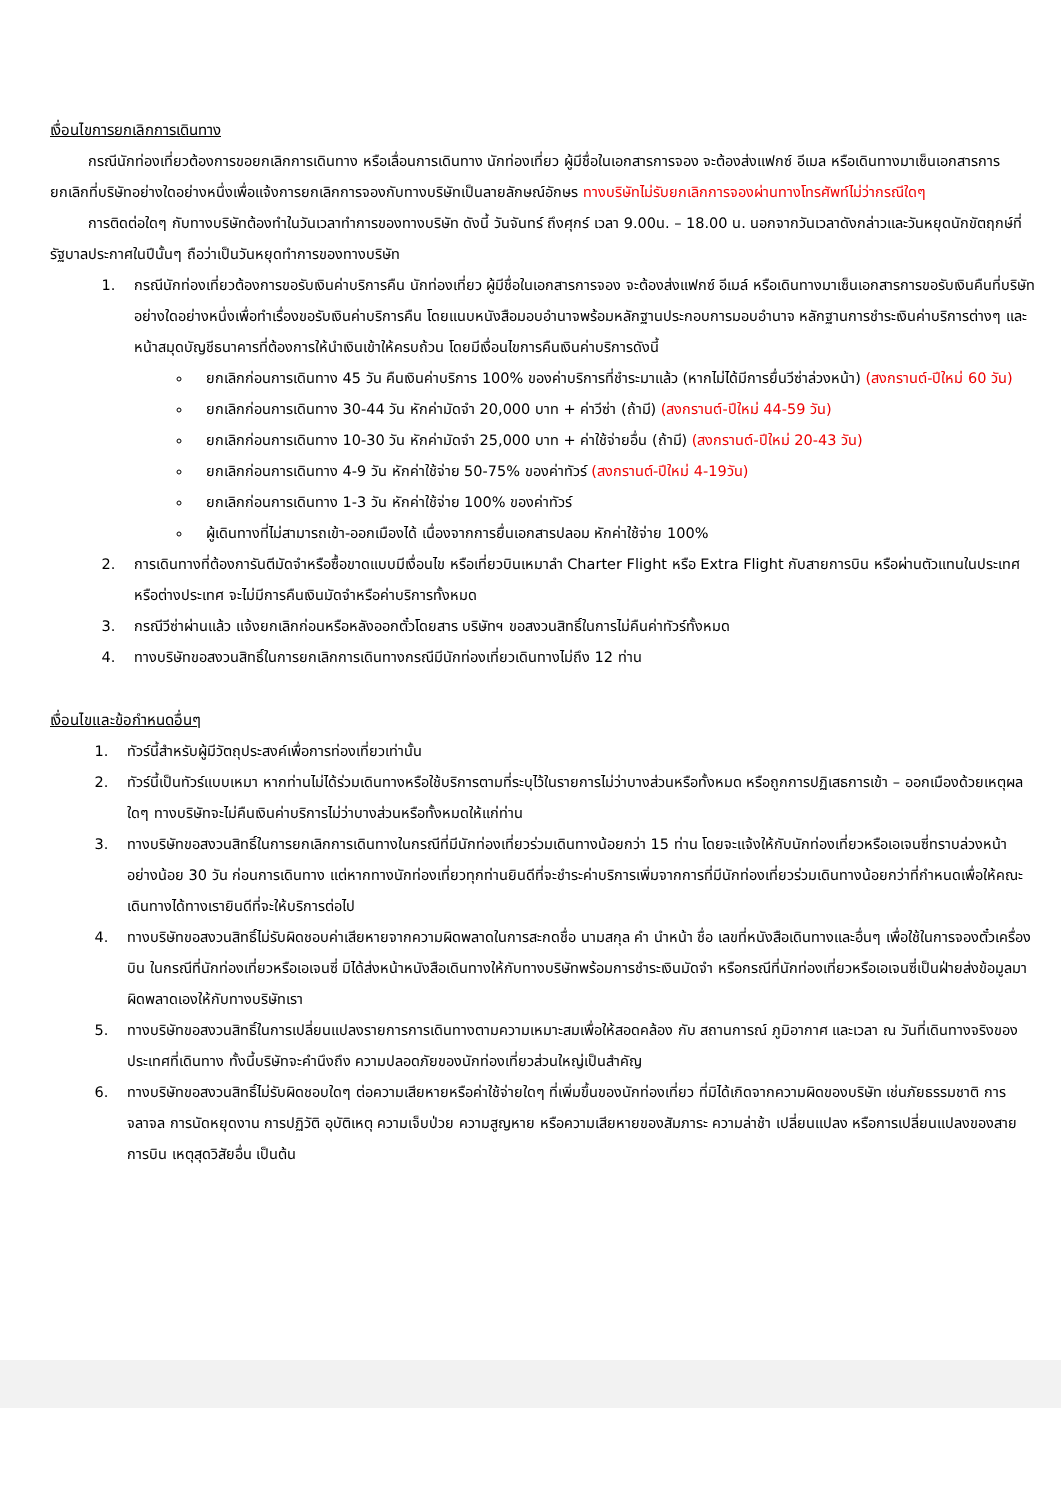เงื่อนไขการยกเลิกการเดินทาง
กรณีนักท่องเที่ยวต้องการขอยกเลิกการเดินทาง หรือเลื่อนการเดินทาง นักท่องเที่ยว ผู้มีชื่อในเอกสารการจอง จะต้องส่งแฟกซ์ อีเมล หรือเดินทางมาเซ็นเอกสารการยกเลิกที่บริษัทอย่างใดอย่างหนึ่งเพื่อแจ้งการยกเลิกการจองกับทางบริษัทเป็นลายลักษณ์อักษร ทางบริษัทไม่รับยกเลิกการจองผ่านทางโทรศัพท์ไม่ว่ากรณีใดๆ
การติดต่อใดๆ กับทางบริษัทต้องทำในวันเวลาทำการของทางบริษัท ดังนี้ วันจันทร์ ถึงศุกร์ เวลา 9.00น. – 18.00 น. นอกจากวันเวลาดังกล่าวและวันหยุดนักขัตฤกษ์ที่รัฐบาลประกาศในปีนั้นๆ ถือว่าเป็นวันหยุดทำการของทางบริษัท
1. กรณีนักท่องเที่ยวต้องการขอรับเงินค่าบริการคืน นักท่องเที่ยว ผู้มีชื่อในเอกสารการจอง จะต้องส่งแฟกซ์ อีเมล์ หรือเดินทางมาเซ็นเอกสารการขอรับเงินคืนที่บริษัทอย่างใดอย่างหนึ่งเพื่อทำเรื่องขอรับเงินค่าบริการคืน โดยแนบหนังสือมอบอำนาจพร้อมหลักฐานประกอบการมอบอำนาจ หลักฐานการชำระเงินค่าบริการต่างๆ และหน้าสมุดบัญชีธนาคารที่ต้องการให้นำเงินเข้าให้ครบถ้วน โดยมีเงื่อนไขการคืนเงินค่าบริการดังนี้
ยกเลิกก่อนการเดินทาง 45 วัน คืนเงินค่าบริการ 100% ของค่าบริการที่ชำระมาแล้ว (หากไม่ได้มีการยื่นวีซ่าล่วงหน้า) (สงกรานต์-ปีใหม่ 60 วัน)
ยกเลิกก่อนการเดินทาง 30-44 วัน หักค่ามัดจำ 20,000 บาท + ค่าวีซ่า (ถ้ามี) (สงกรานต์-ปีใหม่ 44-59 วัน)
ยกเลิกก่อนการเดินทาง 10-30 วัน หักค่ามัดจำ 25,000 บาท + ค่าใช้จ่ายอื่น (ถ้ามี) (สงกรานต์-ปีใหม่ 20-43 วัน)
ยกเลิกก่อนการเดินทาง 4-9 วัน หักค่าใช้จ่าย 50-75% ของค่าทัวร์ (สงกรานต์-ปีใหม่ 4-19วัน)
ยกเลิกก่อนการเดินทาง 1-3 วัน หักค่าใช้จ่าย 100% ของค่าทัวร์
ผู้เดินทางที่ไม่สามารถเข้า-ออกเมืองได้ เนื่องจากการยื่นเอกสารปลอม หักค่าใช้จ่าย 100%
2. การเดินทางที่ต้องการันตีมัดจำหรือซื้อขาดแบบมีเงื่อนไข หรือเที่ยวบินเหมาลำ Charter Flight หรือ Extra Flight กับสายการบิน หรือผ่านตัวแทนในประเทศหรือต่างประเทศ จะไม่มีการคืนเงินมัดจำหรือค่าบริการทั้งหมด
3. กรณีวีซ่าผ่านแล้ว แจ้งยกเลิกก่อนหรือหลังออกตั๋วโดยสาร บริษัทฯ ขอสงวนสิทธิ์ในการไม่คืนค่าทัวร์ทั้งหมด
4. ทางบริษัทขอสงวนสิทธิ์ในการยกเลิกการเดินทางกรณีมีนักท่องเที่ยวเดินทางไม่ถึง 12 ท่าน
เงื่อนไขและข้อกำหนดอื่นๆ
1. ทัวร์นี้สำหรับผู้มีวัตถุประสงค์เพื่อการท่องเที่ยวเท่านั้น
2. ทัวร์นี้เป็นทัวร์แบบเหมา หากท่านไม่ได้ร่วมเดินทางหรือใช้บริการตามที่ระบุไว้ในรายการไม่ว่าบางส่วนหรือทั้งหมด หรือถูกการปฏิเสธการเข้า – ออกเมืองด้วยเหตุผลใดๆ ทางบริษัทจะไม่คืนเงินค่าบริการไม่ว่าบางส่วนหรือทั้งหมดให้แก่ท่าน
3. ทางบริษัทขอสงวนสิทธิ์ในการยกเลิกการเดินทางในกรณีที่มีนักท่องเที่ยวร่วมเดินทางน้อยกว่า 15 ท่าน โดยจะแจ้งให้กับนักท่องเที่ยวหรือเอเจนซี่ทราบล่วงหน้าอย่างน้อย 30 วัน ก่อนการเดินทาง แต่หากทางนักท่องเที่ยวทุกท่านยินดีที่จะชำระค่าบริการเพิ่มจากการที่มีนักท่องเที่ยวร่วมเดินทางน้อยกว่าที่กำหนดเพื่อให้คณะเดินทางได้ทางเรายินดีที่จะให้บริการต่อไป
4. ทางบริษัทขอสงวนสิทธิ์ไม่รับผิดชอบค่าเสียหายจากความผิดพลาดในการสะกดชื่อ นามสกุล คำ นำหน้า ชื่อ เลขที่หนังสือเดินทางและอื่นๆ เพื่อใช้ในการจองตั๋วเครื่องบิน ในกรณีที่นักท่องเที่ยวหรือเอเจนซี่ มิได้ส่งหน้าหนังสือเดินทางให้กับทางบริษัทพร้อมการชำระเงินมัดจำ หรือกรณีที่นักท่องเที่ยวหรือเอเจนซี่เป็นฝ่ายส่งข้อมูลมาผิดพลาดเองให้กับทางบริษัทเรา
5. ทางบริษัทขอสงวนสิทธิ์ในการเปลี่ยนแปลงรายการการเดินทางตามความเหมาะสมเพื่อให้สอดคล้อง กับ สถานการณ์ ภูมิอากาศ และเวลา ณ วันที่เดินทางจริงของประเทศที่เดินทาง ทั้งนี้บริษัทจะคำนึงถึง ความปลอดภัยของนักท่องเที่ยวส่วนใหญ่เป็นสำคัญ
6. ทางบริษัทขอสงวนสิทธิ์ไม่รับผิดชอบใดๆ ต่อความเสียหายหรือค่าใช้จ่ายใดๆ ที่เพิ่มขึ้นของนักท่องเที่ยว ที่มิได้เกิดจากความผิดของบริษัท เช่นภัยธรรมชาติ การจลาจล การนัดหยุดงาน การปฏิวัติ อุบัติเหตุ ความเจ็บป่วย ความสูญหาย หรือความเสียหายของสัมภาระ ความล่าช้า เปลี่ยนแปลง หรือการเปลี่ยนแปลงของสายการบิน เหตุสุดวิสัยอื่น เป็นต้น